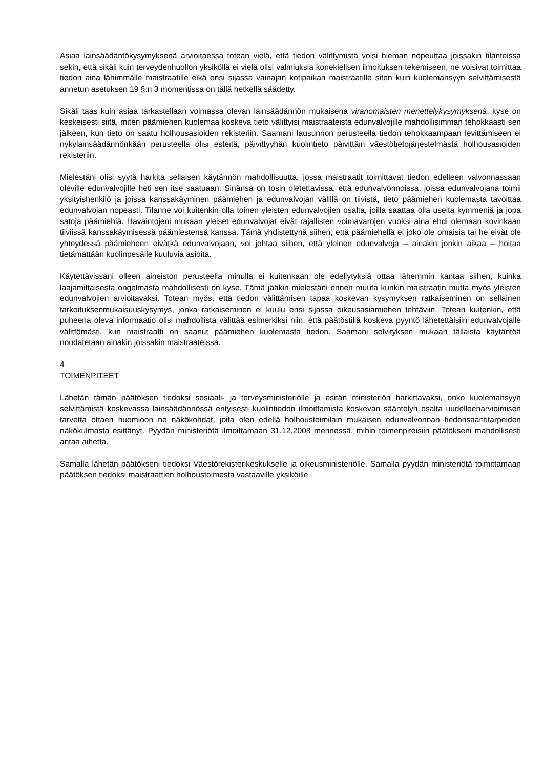Asiaa lainsäädäntökysymyksenä arvioitaessa totean vielä, että tiedon välittymistä voisi hieman nopeuttaa joissakin tilanteissa sekin, että sikäli kuin terveydenhuollon yksiköllä ei vielä olisi valmiuksia konekielisen ilmoituksen tekemiseen, ne voisivat toimittaa tiedon aina lähimmälle maistraatille eikä ensi sijassa vainajan kotipaikan maistraatille siten kuin kuolemansyyn selvittämisestä annetun asetuksen 19 §:n 3 momentissa on tällä hetkellä säädetty.
Sikäli taas kuin asiaa tarkastellaan voimassa olevan lainsäädännön mukaisena viranomaisten menettelykysymyksenä, kyse on keskeisesti siitä, miten päämiehen kuolemaa koskeva tieto välittyisi maistraateista edunvalvojille mahdollisimman tehokkaasti sen jälkeen, kun tieto on saatu holhousasioiden rekisteriin. Saamani lausunnon perusteella tiedon tehokkaampaan levittämiseen ei nykylainsäädännönkään perusteella olisi esteitä; päivittyyhän kuolintieto päivittäin väestötietojärjestelmästä holhousasioiden rekisteriin.
Mielestäni olisi syytä harkita sellaisen käytännön mahdollisuutta, jossa maistraatit toimittavat tiedon edelleen valvonnassaan oleville edunvalvojille heti sen itse saatuaan. Sinänsä on tosin oletettavissa, että edunvalvonnoissa, joissa edunvalvojana toimii yksityishenkilö ja joissa kanssakäyminen päämiehen ja edunvalvojan välillä on tiivistä, tieto päämiehen kuolemasta tavoittaa edunvalvojan nopeasti. Tilanne voi kuitenkin olla toinen yleisten edunvalvojien osalta, joilla saattaa olla useita kymmeniä ja jopa satoja päämiehiä. Havaintojeni mukaan yleiset edunvalvojat eivät rajallisten voimavarojen vuoksi aina ehdi olemaan kovinkaan tiiviissä kanssakäymisessä päämiestensä kanssa. Tämä yhdistettynä siihen, että päämiehellä ei joko ole omaisia tai he eivät ole yhteydessä päämieheen eivätkä edunvalvojaan, voi johtaa siihen, että yleinen edunvalvoja – ainakin jonkin aikaa – hoitaa tietämättään kuolinpesälle kuuluvia asioita.
Käytettävissäni olleen aineiston perusteella minulla ei kuitenkaan ole edellytyksiä ottaa lähemmin kantaa siihen, kuinka laajamittaisesta ongelmasta mahdollisesti on kyse. Tämä jääkin mielestäni ennen muuta kunkin maistraatin mutta myös yleisten edunvalvojien arvioitavaksi. Totean myös, että tiedon välittämisen tapaa koskevan kysymyksen ratkaiseminen on sellainen tarkoituksenmukaisuuskysymys, jonka ratkaiseminen ei kuulu ensi sijassa oikeusasiamiehen tehtäviin. Totean kuitenkin, että puheena oleva informaatio olisi mahdollista välittää esimerkiksi niin, että päätöstiliä koskeva pyyntö lähetettäisiin edunvalvojalle välittömästi, kun maistraatti on saanut päämiehen kuolemasta tiedon. Saamani selvityksen mukaan tällaista käytäntöä noudatetaan ainakin joissakin maistraateissa.
4
TOIMENPITEET
Lähetän tämän päätöksen tiedoksi sosiaali- ja terveysministeriölle ja esitän ministeriön harkittavaksi, onko kuolemansyyn selvittämistä koskevassa lainsäädännössä erityisesti kuolintiedon ilmoittamista koskevan sääntelyn osalta uudelleenarvioimisen tarvetta ottaen huomioon ne näkökohdat, joita olen edellä holhoustoimilain mukaisen edunvalvonnan tiedonsaantitarpeiden näkökulmasta esittänyt. Pyydän ministeriötä ilmoittamaan 31.12.2008 mennessä, mihin toimenpiteisiin päätökseni mahdollisesti antaa aihetta.
Samalla lähetän päätökseni tiedoksi Väestörekisterikeskukselle ja oikeusministeriölle. Samalla pyydän ministeriötä toimittamaan päätöksen tiedoksi maistraattien holhoustoimesta vastaaville yksiköille.